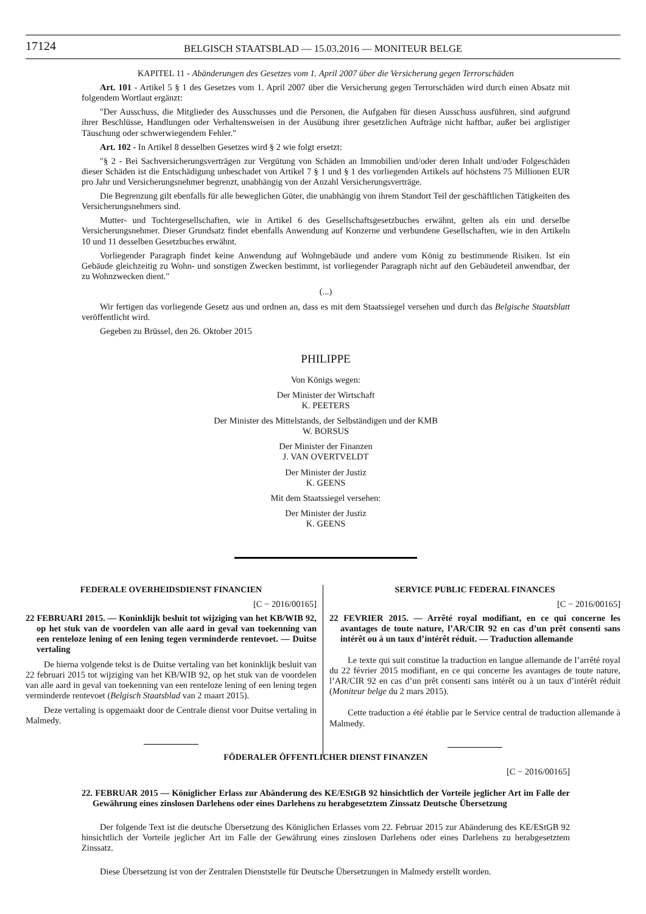17124
BELGISCH STAATSBLAD — 15.03.2016 — MONITEUR BELGE
KAPITEL 11 - Abänderungen des Gesetzes vom 1. April 2007 über die Versicherung gegen Terrorschäden
Art. 101 - Artikel 5 § 1 des Gesetzes vom 1. April 2007 über die Versicherung gegen Terrorschäden wird durch einen Absatz mit folgendem Wortlaut ergänzt:
″Der Ausschuss, die Mitglieder des Ausschusses und die Personen, die Aufgaben für diesen Ausschuss ausführen, sind aufgrund ihrer Beschlüsse, Handlungen oder Verhaltensweisen in der Ausübung ihrer gesetzlichen Aufträge nicht haftbar, außer bei arglistiger Täuschung oder schwerwiegendem Fehler.″
Art. 102 - In Artikel 8 desselben Gesetzes wird § 2 wie folgt ersetzt:
″§ 2 - Bei Sachversicherungsverträgen zur Vergütung von Schäden an Immobilien und/oder deren Inhalt und/oder Folgeschäden dieser Schäden ist die Entschädigung unbeschadet von Artikel 7 § 1 und § 1 des vorliegenden Artikels auf höchstens 75 Millionen EUR pro Jahr und Versicherungsnehmer begrenzt, unabhängig von der Anzahl Versicherungsverträge.
Die Begrenzung gilt ebenfalls für alle beweglichen Güter, die unabhängig von ihrem Standort Teil der geschäftlichen Tätigkeiten des Versicherungsnehmers sind.
Mutter- und Tochtergesellschaften, wie in Artikel 6 des Gesellschaftsgesetzbuches erwähnt, gelten als ein und derselbe Versicherungsnehmer. Dieser Grundsatz findet ebenfalls Anwendung auf Konzerne und verbundene Gesellschaften, wie in den Artikeln 10 und 11 desselben Gesetzbuches erwähnt.
Vorliegender Paragraph findet keine Anwendung auf Wohngebäude und andere vom König zu bestimmende Risiken. Ist ein Gebäude gleichzeitig zu Wohn- und sonstigen Zwecken bestimmt, ist vorliegender Paragraph nicht auf den Gebäudeteil anwendbar, der zu Wohnzwecken dient.″
(...)
Wir fertigen das vorliegende Gesetz aus und ordnen an, dass es mit dem Staatssiegel versehen und durch das Belgische Staatsblatt veröffentlicht wird.
Gegeben zu Brüssel, den 26. Oktober 2015
PHILIPPE
Von Königs wegen:
Der Minister der Wirtschaft
K. PEETERS
Der Minister des Mittelstands, der Selbständigen und der KMB
W. BORSUS
Der Minister der Finanzen
J. VAN OVERTVELDT
Der Minister der Justiz
K. GEENS
Mit dem Staatssiegel versehen:
Der Minister der Justiz
K. GEENS
FEDERALE OVERHEIDSDIENST FINANCIEN
[C − 2016/00165]
22 FEBRUARI 2015. — Koninklijk besluit tot wijziging van het KB/WIB 92, op het stuk van de voordelen van alle aard in geval van toekenning van een renteloze lening of een lening tegen verminderde rentevoet. — Duitse vertaling
De hierna volgende tekst is de Duitse vertaling van het koninklijk besluit van 22 februari 2015 tot wijziging van het KB/WIB 92, op het stuk van de voordelen van alle aard in geval van toekenning van een renteloze lening of een lening tegen verminderde rentevoet (Belgisch Staatsblad van 2 maart 2015).
Deze vertaling is opgemaakt door de Centrale dienst voor Duitse vertaling in Malmedy.
SERVICE PUBLIC FEDERAL FINANCES
[C − 2016/00165]
22 FEVRIER 2015. — Arrêté royal modifiant, en ce qui concerne les avantages de toute nature, l’AR/CIR 92 en cas d’un prêt consenti sans intérêt ou à un taux d’intérêt réduit. — Traduction allemande
Le texte qui suit constitue la traduction en langue allemande de l’arrêté royal du 22 février 2015 modifiant, en ce qui concerne les avantages de toute nature, l’AR/CIR 92 en cas d’un prêt consenti sans intérêt ou à un taux d’intérêt réduit (Moniteur belge du 2 mars 2015).
Cette traduction a été établie par le Service central de traduction allemande à Malmedy.
FÖDERALER ÖFFENTLICHER DIENST FINANZEN
[C − 2016/00165]
22. FEBRUAR 2015 — Königlicher Erlass zur Abänderung des KE/EStGB 92 hinsichtlich der Vorteile jeglicher Art im Falle der Gewährung eines zinslosen Darlehens oder eines Darlehens zu herabgesetztem Zinssatz Deutsche Übersetzung
Der folgende Text ist die deutsche Übersetzung des Königlichen Erlasses vom 22. Februar 2015 zur Abänderung des KE/EStGB 92 hinsichtlich der Vorteile jeglicher Art im Falle der Gewährung eines zinslosen Darlehens oder eines Darlehens zu herabgesetztem Zinssatz.
Diese Übersetzung ist von der Zentralen Dienststelle für Deutsche Übersetzungen in Malmedy erstellt worden.